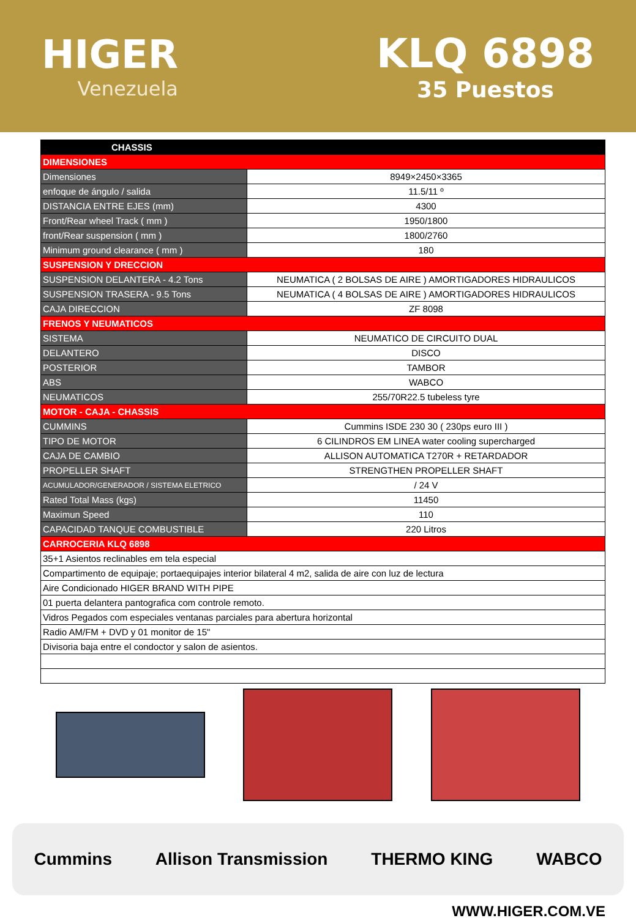HIGER
Venezuela
KLQ 6898
35 Puestos
| CHASSIS | |
| --- | --- |
| DIMENSIONES | |
| Dimensiones | 8949×2450×3365 |
| enfoque de ángulo / salida | 11.5/11 º |
| DISTANCIA ENTRE EJES (mm) | 4300 |
| Front/Rear wheel Track ( mm ) | 1950/1800 |
| front/Rear suspension ( mm ) | 1800/2760 |
| Minimum ground clearance ( mm ) | 180 |
| SUSPENSION Y DRECCION | |
| SUSPENSION DELANTERA - 4.2 Tons | NEUMATICA ( 2 BOLSAS DE AIRE ) AMORTIGADORES HIDRAULICOS |
| SUSPENSION TRASERA - 9.5 Tons | NEUMATICA ( 4 BOLSAS DE AIRE ) AMORTIGADORES HIDRAULICOS |
| CAJA DIRECCION | ZF 8098 |
| FRENOS Y NEUMATICOS | |
| SISTEMA | NEUMATICO DE CIRCUITO DUAL |
| DELANTERO | DISCO |
| POSTERIOR | TAMBOR |
| ABS | WABCO |
| NEUMATICOS | 255/70R22.5 tubeless tyre |
| MOTOR - CAJA - CHASSIS | |
| CUMMINS | Cummins ISDE 230 30 ( 230ps euro III ) |
| TIPO DE MOTOR | 6 CILINDROS EM LINEA water cooling supercharged |
| CAJA DE CAMBIO | ALLISON AUTOMATICA T270R + RETARDADOR |
| PROPELLER SHAFT | STRENGTHEN PROPELLER SHAFT |
| ACUMULADOR/GENERADOR / SISTEMA ELETRICO | / 24 V |
| Rated Total Mass (kgs) | 11450 |
| Maximun Speed | 110 |
| CAPACIDAD TANQUE COMBUSTIBLE | 220 Litros |
| CARROCERIA KLQ 6898 | |
| 35+1 Asientos reclinables em tela especial | |
| Compartimento de equipaje; portaequipajes interior bilateral 4 m2, salida de aire con luz de lectura | |
| Aire Condicionado HIGER BRAND WITH PIPE | |
| 01 puerta delantera pantografica com controle remoto. | |
| Vidros Pegados com especiales ventanas parciales para abertura horizontal | |
| Radio AM/FM + DVD y 01 monitor de 15" | |
| Divisoria baja entre el condoctor y salon de asientos. | |
Cummins Allison Transmission THERMO KING WABCO
WWW.HIGER.COM.VE